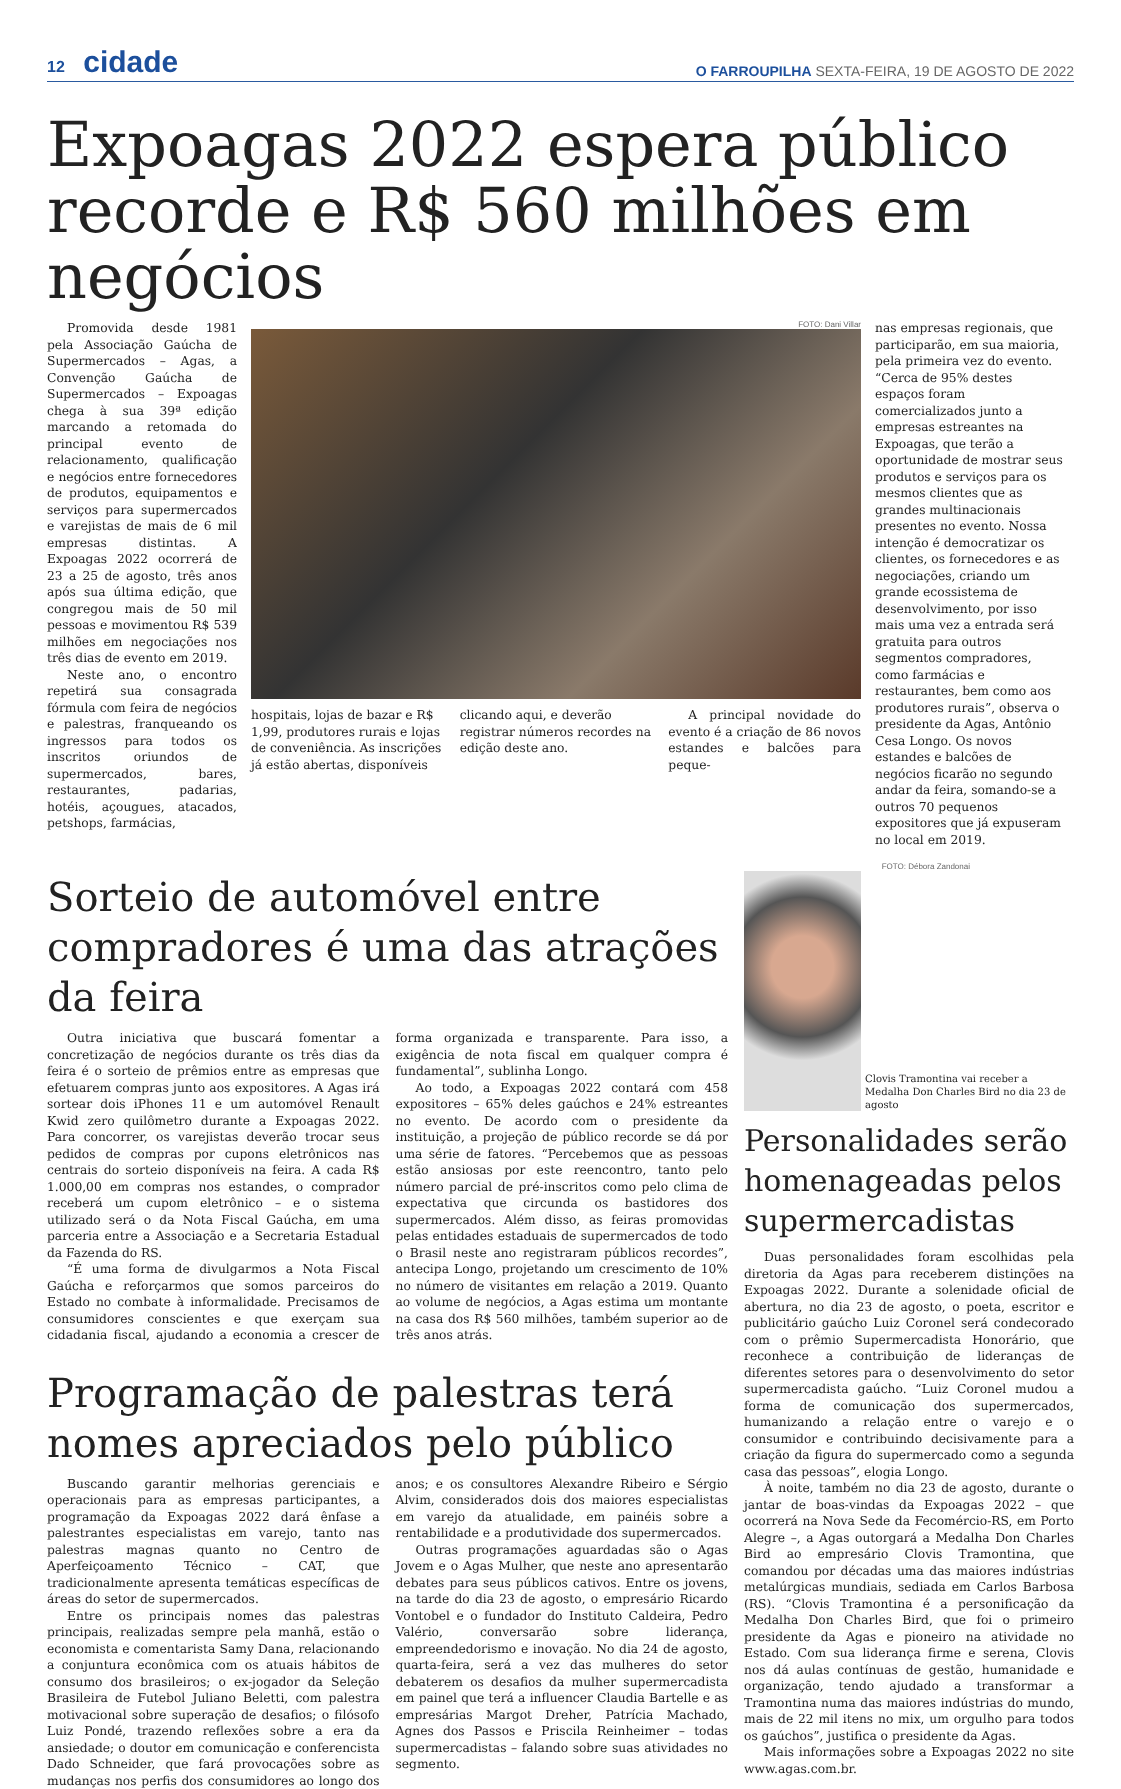12 cidade
O FARROUPILHA SEXTA-FEIRA, 19 DE AGOSTO DE 2022
Expoagas 2022 espera público recorde e R$ 560 milhões em negócios
Promovida desde 1981 pela Associação Gaúcha de Supermercados – Agas, a Convenção Gaúcha de Supermercados – Expoagas chega à sua 39ª edição marcando a retomada do principal evento de relacionamento, qualificação e negócios entre fornecedores de produtos, equipamentos e serviços para supermercados e varejistas de mais de 6 mil empresas distintas. A Expoagas 2022 ocorrerá de 23 a 25 de agosto, três anos após sua última edição, que congregou mais de 50 mil pessoas e movimentou R$ 539 milhões em negociações nos três dias de evento em 2019.
Neste ano, o encontro repetirá sua consagrada fórmula com feira de negócios e palestras, franqueando os ingressos para todos os inscritos oriundos de supermercados, bares, restaurantes, padarias, hotéis, açougues, atacados, petshops, farmácias,
FOTO: Dani Villar
hospitais, lojas de bazar e R$ 1,99, produtores rurais e lojas de conveniência. As inscrições já estão abertas, disponíveis clicando aqui, e deverão registrar números recordes na edição deste ano.
A principal novidade do evento é a criação de 86 novos estandes e balcões para peque-
nas empresas regionais, que participarão, em sua maioria, pela primeira vez do evento. “Cerca de 95% destes espaços foram comercializados junto a empresas estreantes na Expoagas, que terão a oportunidade de mostrar seus produtos e serviços para os mesmos clientes que as grandes multinacionais presentes no evento. Nossa intenção é democratizar os clientes, os fornecedores e as negociações, criando um grande ecossistema de desenvolvimento, por isso mais uma vez a entrada será gratuita para outros segmentos compradores, como farmácias e restaurantes, bem como aos produtores rurais”, observa o presidente da Agas, Antônio Cesa Longo. Os novos estandes e balcões de negócios ficarão no segundo andar da feira, somando-se a outros 70 pequenos expositores que já expuseram no local em 2019.
Sorteio de automóvel entre compradores é uma das atrações da feira
Outra iniciativa que buscará fomentar a concretização de negócios durante os três dias da feira é o sorteio de prêmios entre as empresas que efetuarem compras junto aos expositores. A Agas irá sortear dois iPhones 11 e um automóvel Renault Kwid zero quilômetro durante a Expoagas 2022. Para concorrer, os varejistas deverão trocar seus pedidos de compras por cupons eletrônicos nas centrais do sorteio disponíveis na feira. A cada R$ 1.000,00 em compras nos estandes, o comprador receberá um cupom eletrônico – e o sistema utilizado será o da Nota Fiscal Gaúcha, em uma parceria entre a Associação e a Secretaria Estadual da Fazenda do RS.
“É uma forma de divulgarmos a Nota Fiscal Gaúcha e reforçarmos que somos parceiros do Estado no combate à informalidade. Precisamos de consumidores conscientes e que exerçam sua cidadania fiscal, ajudando a economia a crescer de forma organizada e transparente. Para isso, a exigência de nota fiscal em qualquer compra é fundamental”, sublinha Longo.
Ao todo, a Expoagas 2022 contará com 458 expositores – 65% deles gaúchos e 24% estreantes no evento. De acordo com o presidente da instituição, a projeção de público recorde se dá por uma série de fatores. “Percebemos que as pessoas estão ansiosas por este reencontro, tanto pelo número parcial de pré-inscritos como pelo clima de expectativa que circunda os bastidores dos supermercados. Além disso, as feiras promovidas pelas entidades estaduais de supermercados de todo o Brasil neste ano registraram públicos recordes”, antecipa Longo, projetando um crescimento de 10% no número de visitantes em relação a 2019. Quanto ao volume de negócios, a Agas estima um montante na casa dos R$ 560 milhões, também superior ao de três anos atrás.
Programação de palestras terá nomes apreciados pelo público
Buscando garantir melhorias gerenciais e operacionais para as empresas participantes, a programação da Expoagas 2022 dará ênfase a palestrantes especialistas em varejo, tanto nas palestras magnas quanto no Centro de Aperfeiçoamento Técnico – CAT, que tradicionalmente apresenta temáticas específicas de áreas do setor de supermercados.
Entre os principais nomes das palestras principais, realizadas sempre pela manhã, estão o economista e comentarista Samy Dana, relacionando a conjuntura econômica com os atuais hábitos de consumo dos brasileiros; o ex-jogador da Seleção Brasileira de Futebol Juliano Beletti, com palestra motivacional sobre superação de desafios; o filósofo Luiz Pondé, trazendo reflexões sobre a era da ansiedade; o doutor em comunicação e conferencista Dado Schneider, que fará provocações sobre as mudanças nos perfis dos consumidores ao longo dos anos; e os consultores Alexandre Ribeiro e Sérgio Alvim, considerados dois dos maiores especialistas em varejo da atualidade, em painéis sobre a rentabilidade e a produtividade dos supermercados.
Outras programações aguardadas são o Agas Jovem e o Agas Mulher, que neste ano apresentarão debates para seus públicos cativos. Entre os jovens, na tarde do dia 23 de agosto, o empresário Ricardo Vontobel e o fundador do Instituto Caldeira, Pedro Valério, conversarão sobre liderança, empreendedorismo e inovação. No dia 24 de agosto, quarta-feira, será a vez das mulheres do setor debaterem os desafios da mulher supermercadista em painel que terá a influencer Claudia Bartelle e as empresárias Margot Dreher, Patrícia Machado, Agnes dos Passos e Priscila Reinheimer – todas supermercadistas – falando sobre suas atividades no segmento.
FOTO: Débora Zandonai
Clovis Tramontina vai receber a Medalha Don Charles Bird no dia 23 de agosto
Personalidades serão homenageadas pelos supermercadistas
Duas personalidades foram escolhidas pela diretoria da Agas para receberem distinções na Expoagas 2022. Durante a solenidade oficial de abertura, no dia 23 de agosto, o poeta, escritor e publicitário gaúcho Luiz Coronel será condecorado com o prêmio Supermercadista Honorário, que reconhece a contribuição de lideranças de diferentes setores para o desenvolvimento do setor supermercadista gaúcho. “Luiz Coronel mudou a forma de comunicação dos supermercados, humanizando a relação entre o varejo e o consumidor e contribuindo decisivamente para a criação da figura do supermercado como a segunda casa das pessoas”, elogia Longo.
À noite, também no dia 23 de agosto, durante o jantar de boas-vindas da Expoagas 2022 – que ocorrerá na Nova Sede da Fecomércio-RS, em Porto Alegre –, a Agas outorgará a Medalha Don Charles Bird ao empresário Clovis Tramontina, que comandou por décadas uma das maiores indústrias metalúrgicas mundiais, sediada em Carlos Barbosa (RS). “Clovis Tramontina é a personificação da Medalha Don Charles Bird, que foi o primeiro presidente da Agas e pioneiro na atividade no Estado. Com sua liderança firme e serena, Clovis nos dá aulas contínuas de gestão, humanidade e organização, tendo ajudado a transformar a Tramontina numa das maiores indústrias do mundo, mais de 22 mil itens no mix, um orgulho para todos os gaúchos”, justifica o presidente da Agas.
Mais informações sobre a Expoagas 2022 no site www.agas.com.br.